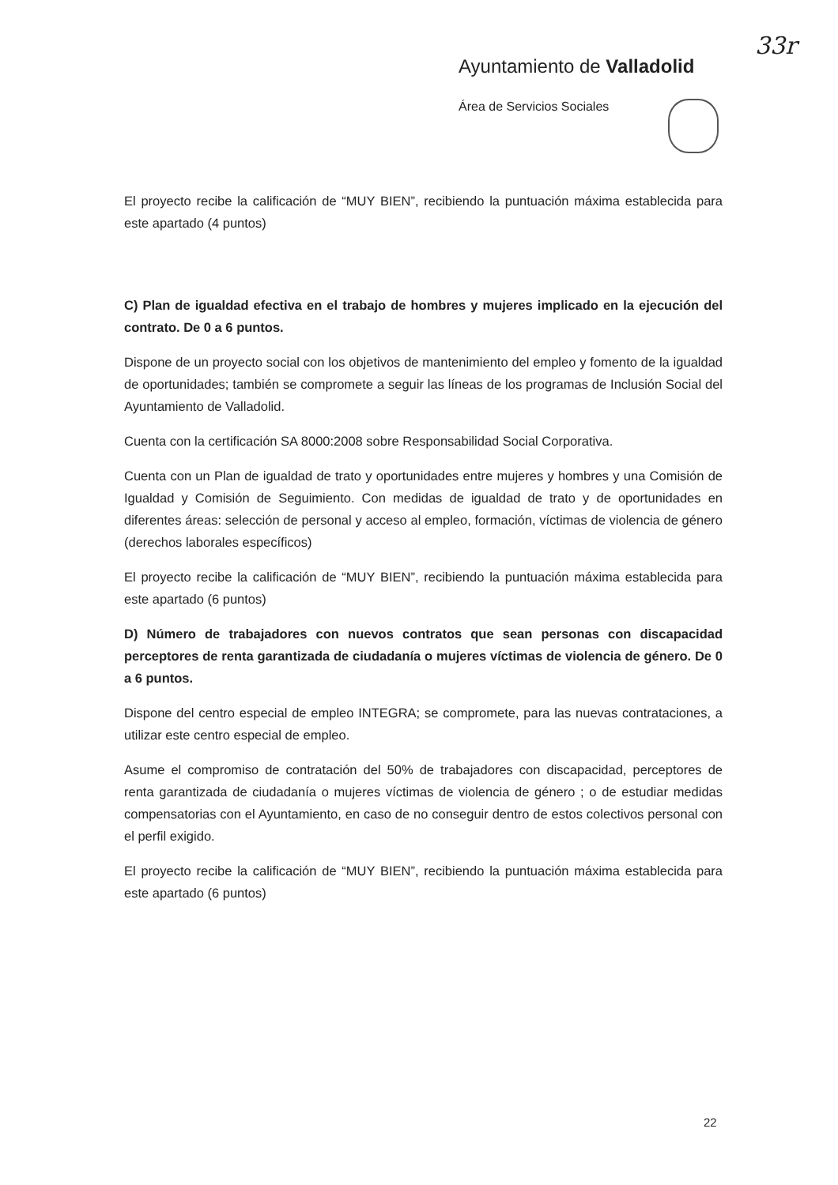33r
Ayuntamiento de Valladolid
Área de Servicios Sociales
El proyecto recibe la calificación de “MUY BIEN”, recibiendo la puntuación máxima establecida para este apartado (4 puntos)
C) Plan de igualdad efectiva en el trabajo de hombres y mujeres implicado en la ejecución del contrato. De 0 a 6 puntos.
Dispone de un proyecto social con los objetivos de mantenimiento del empleo y fomento de la igualdad de oportunidades; también se compromete a seguir las líneas de los programas de Inclusión Social del Ayuntamiento de Valladolid.
Cuenta con la certificación SA 8000:2008 sobre Responsabilidad Social Corporativa.
Cuenta con un Plan de igualdad de trato y oportunidades entre mujeres y hombres y una Comisión de Igualdad y Comisión de Seguimiento. Con medidas de igualdad de trato y de oportunidades en diferentes áreas: selección de personal y acceso al empleo, formación, víctimas de violencia de género (derechos laborales específicos)
El proyecto recibe la calificación de “MUY BIEN”, recibiendo la puntuación máxima establecida para este apartado (6 puntos)
D) Número de trabajadores con nuevos contratos que sean personas con discapacidad perceptores de renta garantizada de ciudadanía o mujeres víctimas de violencia de género. De 0 a 6 puntos.
Dispone del centro especial de empleo INTEGRA; se compromete, para las nuevas contrataciones, a utilizar este centro especial de empleo.
Asume el compromiso de contratación del 50% de trabajadores con discapacidad, perceptores de renta garantizada de ciudadanía o mujeres víctimas de violencia de género ; o de estudiar medidas compensatorias con el Ayuntamiento, en caso de no conseguir dentro de estos colectivos personal con el perfil exigido.
El proyecto recibe la calificación de “MUY BIEN”, recibiendo la puntuación máxima establecida para este apartado (6 puntos)
22